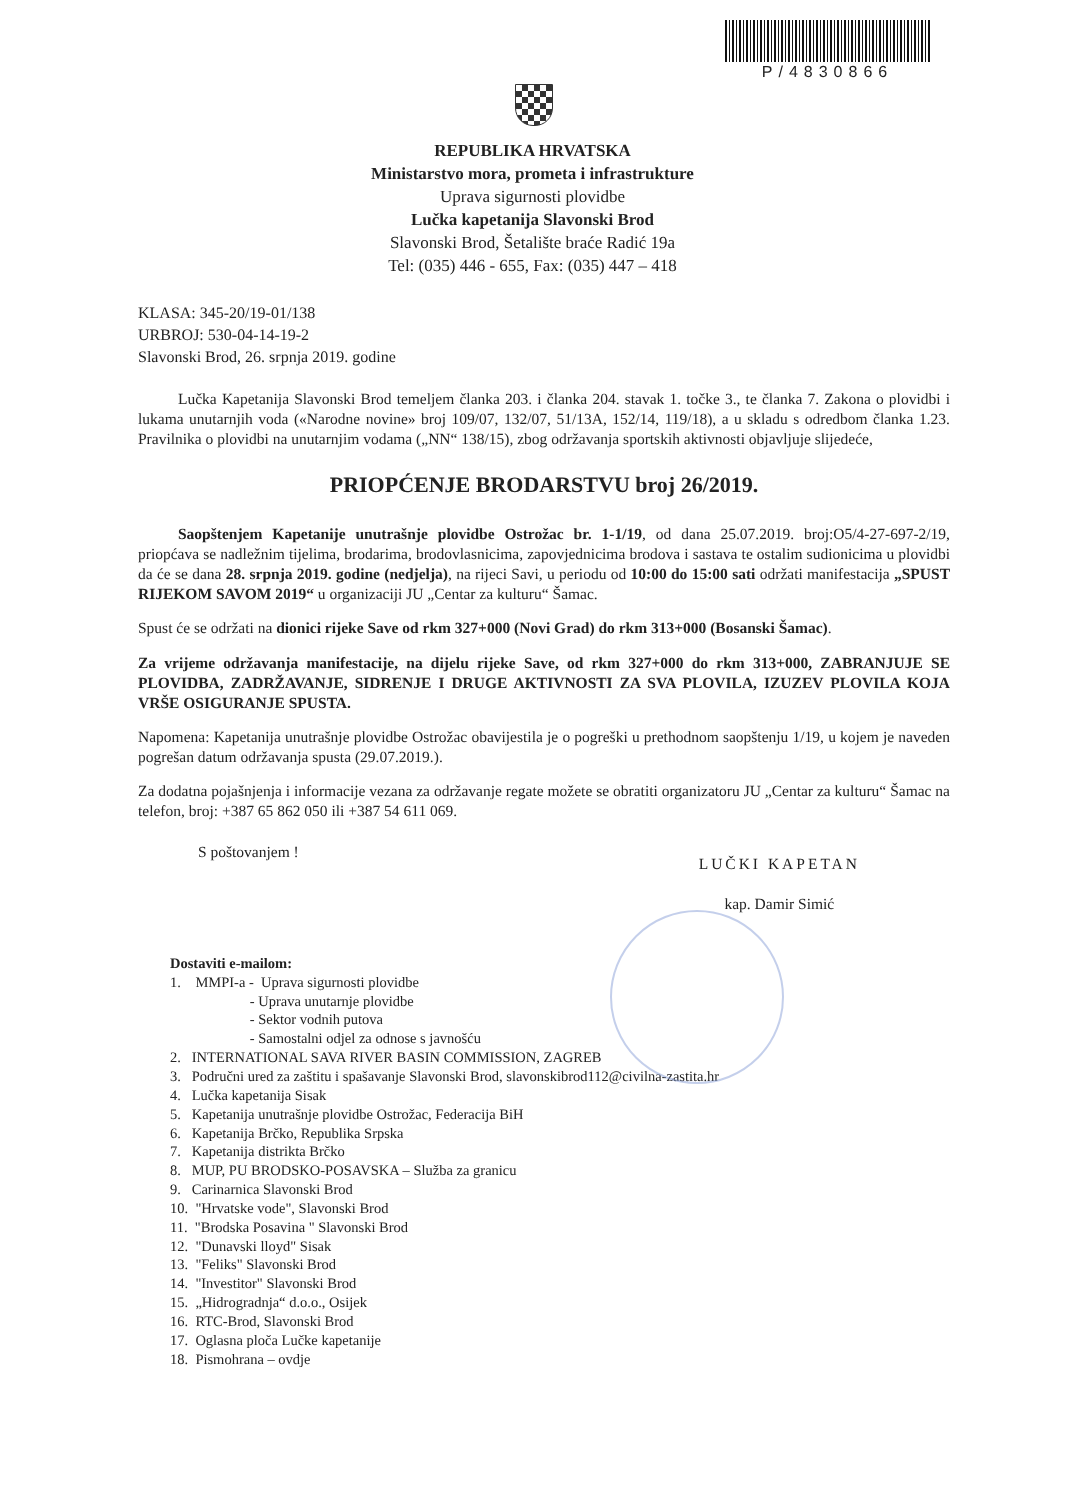P/4830866
REPUBLIKA HRVATSKA
Ministarstvo mora, prometa i infrastrukture
Uprava sigurnosti plovidbe
Lučka kapetanija Slavonski Brod
Slavonski Brod, Šetalište braće Radić 19a
Tel: (035) 446 - 655, Fax: (035) 447 – 418
KLASA: 345-20/19-01/138
URBROJ: 530-04-14-19-2
Slavonski Brod, 26. srpnja 2019. godine
Lučka Kapetanija Slavonski Brod temeljem članka 203. i članka 204. stavak 1. točke 3., te članka 7. Zakona o plovidbi i lukama unutarnjih voda («Narodne novine» broj 109/07, 132/07, 51/13A, 152/14, 119/18), a u skladu s odredbom članka 1.23. Pravilnika o plovidbi na unutarnjim vodama („NN“ 138/15), zbog održavanja sportskih aktivnosti objavljuje slijedeće,
PRIOPĆENJE BRODARSTVU broj 26/2019.
Saopštenjem Kapetanije unutrašnje plovidbe Ostrožac br. 1-1/19, od dana 25.07.2019. broj:O5/4-27-697-2/19, priopćava se nadležnim tijelima, brodarima, brodovlasnicima, zapovjednicima brodova i sastava te ostalim sudionicima u plovidbi da će se dana 28. srpnja 2019. godine (nedjelja), na rijeci Savi, u periodu od 10:00 do 15:00 sati održati manifestacija „SPUST RIJEKOM SAVOM 2019“ u organizaciji JU „Centar za kulturu“ Šamac.
Spust će se održati na dionici rijeke Save od rkm 327+000 (Novi Grad) do rkm 313+000 (Bosanski Šamac).
Za vrijeme održavanja manifestacije, na dijelu rijeke Save, od rkm 327+000 do rkm 313+000, ZABRANJUJE SE PLOVIDBA, ZADRŽAVANJE, SIDRENJE I DRUGE AKTIVNOSTI ZA SVA PLOVILA, IZUZEV PLOVILA KOJA VRŠE OSIGURANJE SPUSTA.
Napomena: Kapetanija unutrašnje plovidbe Ostrožac obavijestila je o pogreški u prethodnom saopštenju 1/19, u kojem je naveden pogrešan datum održavanja spusta (29.07.2019.).
Za dodatna pojašnjenja i informacije vezana za održavanje regate možete se obratiti organizatoru JU „Centar za kulturu“ Šamac na telefon, broj: +387 65 862 050 ili +387 54 611 069.
S poštovanjem !
LUČKI KAPETAN
kap. Damir Simić
Dostaviti e-mailom:
1. MMPI-a - Uprava sigurnosti plovidbe
- Uprava unutarnje plovidbe
- Sektor vodnih putova
- Samostalni odjel za odnose s javnošću
2. INTERNATIONAL SAVA RIVER BASIN COMMISSION, ZAGREB
3. Područni ured za zaštitu i spašavanje Slavonski Brod, slavonskibrod112@civilna-zastita.hr
4. Lučka kapetanija Sisak
5. Kapetanija unutrašnje plovidbe Ostrožac, Federacija BiH
6. Kapetanija Brčko, Republika Srpska
7. Kapetanija distrikta Brčko
8. MUP, PU BRODSKO-POSAVSKA – Služba za granicu
9. Carinarnica Slavonski Brod
10. "Hrvatske vode", Slavonski Brod
11. "Brodska Posavina " Slavonski Brod
12. "Dunavski lloyd" Sisak
13. "Feliks" Slavonski Brod
14. "Investitor" Slavonski Brod
15. „Hidrogradnja“ d.o.o., Osijek
16. RTC-Brod, Slavonski Brod
17. Oglasna ploča Lučke kapetanije
18. Pismohrana – ovdje